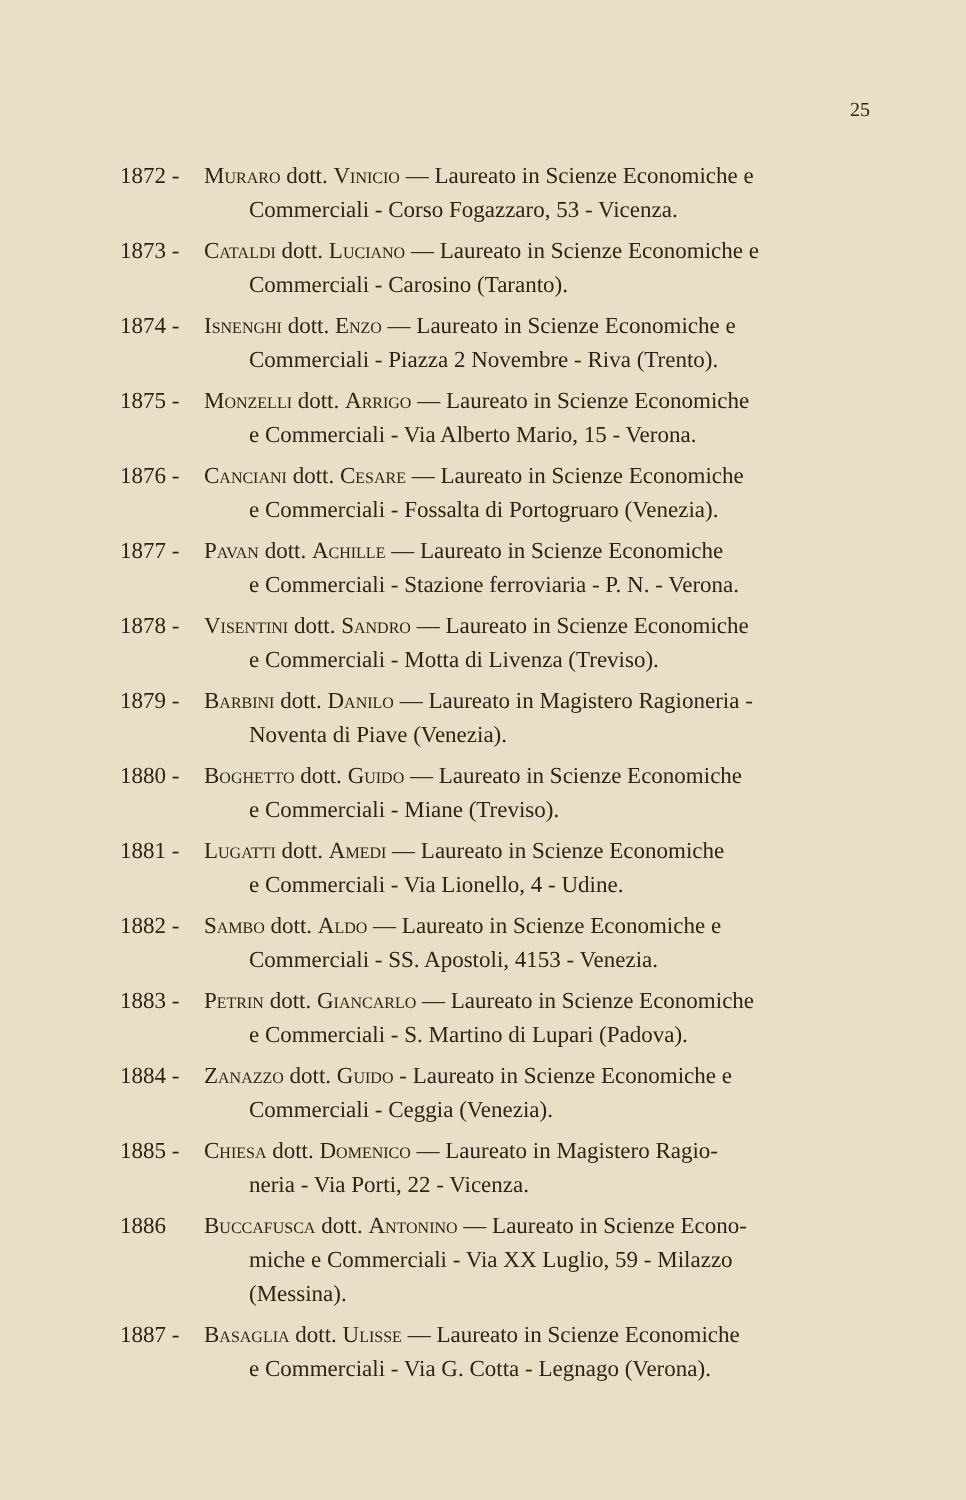25
1872 - Muraro dott. Vinicio — Laureato in Scienze Economiche e
Commerciali - Corso Fogazzaro, 53 - Vicenza.
1873 - Cataldi dott. Luciano — Laureato in Scienze Economiche e
Commerciali - Carosino (Taranto).
1874 - Isnenghi dott. Enzo — Laureato in Scienze Economiche e
Commerciali - Piazza 2 Novembre - Riva (Trento).
1875 - Monzelli dott. Arrigo — Laureato in Scienze Economiche
e Commerciali - Via Alberto Mario, 15 - Verona.
1876 - Canciani dott. Cesare — Laureato in Scienze Economiche
e Commerciali - Fossalta di Portogruaro (Venezia).
1877 - Pavan dott. Achille — Laureato in Scienze Economiche
e Commerciali - Stazione ferroviaria - P. N. - Verona.
1878 - Visentini dott. Sandro — Laureato in Scienze Economiche
e Commerciali - Motta di Livenza (Treviso).
1879 - Barbini dott. Danilo — Laureato in Magistero Ragioneria -
Noventa di Piave (Venezia).
1880 - Boghetto dott. Guido — Laureato in Scienze Economiche
e Commerciali - Miane (Treviso).
1881 - Lugatti dott. Amedi — Laureato in Scienze Economiche
e Commerciali - Via Lionello, 4 - Udine.
1882 - Sambo dott. Aldo — Laureato in Scienze Economiche e
Commerciali - SS. Apostoli, 4153 - Venezia.
1883 - Petrin dott. Giancarlo — Laureato in Scienze Economiche
e Commerciali - S. Martino di Lupari (Padova).
1884 - Zanazzo dott. Guido - Laureato in Scienze Economiche e
Commerciali - Ceggia (Venezia).
1885 - Chiesa dott. Domenico — Laureato in Magistero Ragio-
neria - Via Porti, 22 - Vicenza.
1886 Buccafusca dott. Antonino — Laureato in Scienze Econo-
miche e Commerciali - Via XX Luglio, 59 - Milazzo
(Messina).
1887 - Basaglia dott. Ulisse — Laureato in Scienze Economiche
e Commerciali - Via G. Cotta - Legnago (Verona).